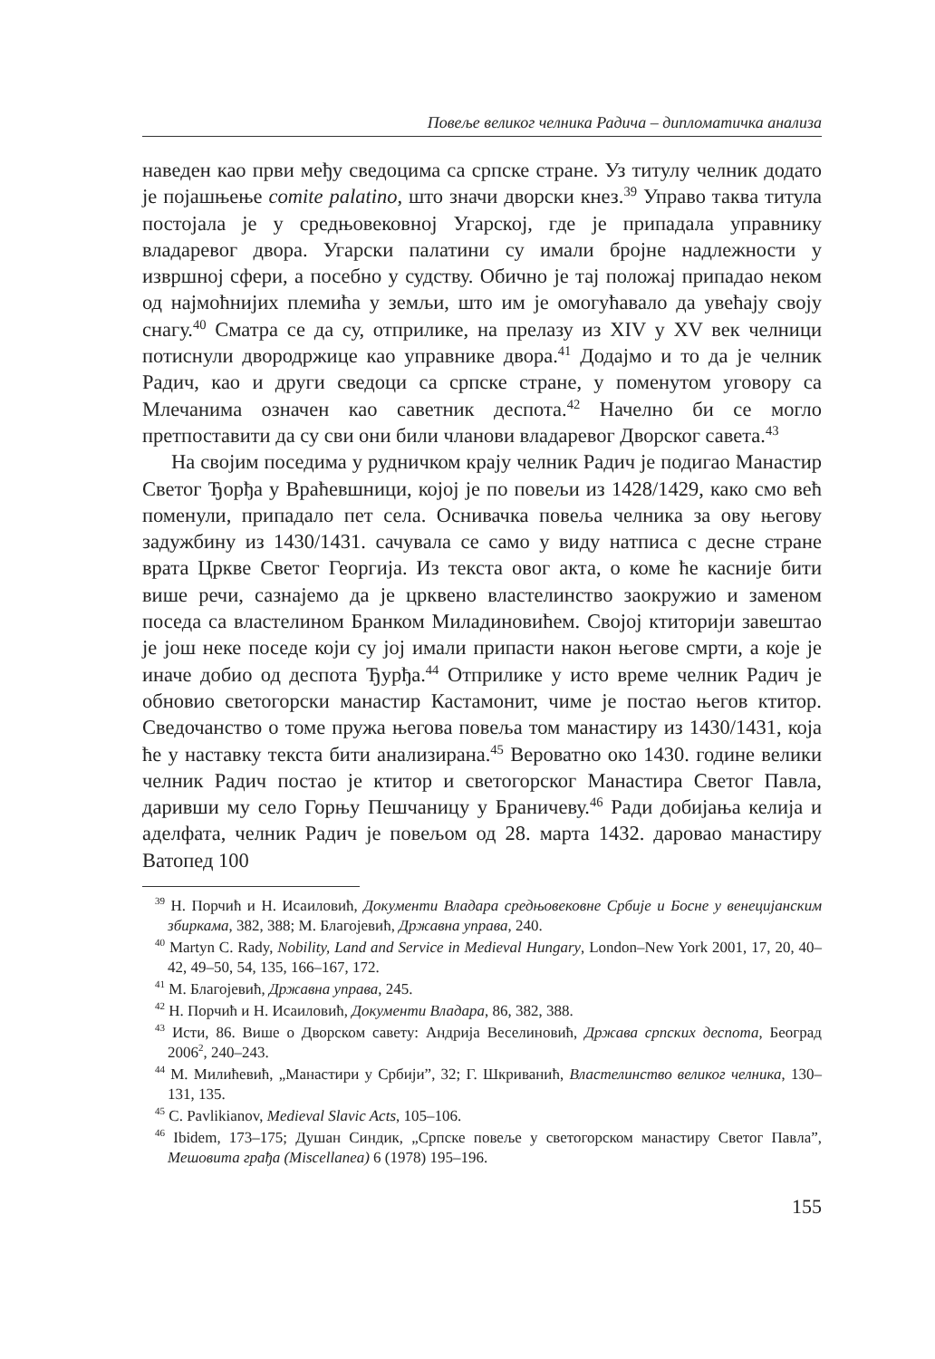Повеље великог челника Радича – дипломатичка анализа
наведен као први међу сведоцима са српске стране. Уз титулу челник додато је појашњење comite palatino, што значи дворски кнез.<sup>39</sup> Управо таква титула постојала је у средњовековној Угарској, где је припадала управнику владаревог двора. Угарски палатини су имали бројне надлежности у извршној сфери, а посебно у судству. Обично је тај положај припадао неком од најмоћнијих племића у земљи, што им је омогућавало да увећају своју снагу.<sup>40</sup> Сматра се да су, отприлике, на прелазу из XIV у XV век челници потиснули двородржице као управнике двора.<sup>41</sup> Додајмо и то да је челник Радич, као и други сведоци са српске стране, у поменутом уговору са Млечанима означен као саветник деспота.<sup>42</sup> Начелно би се могло претпоставити да су сви они били чланови владаревог Дворског савета.<sup>43</sup>
На својим поседима у рудничком крају челник Радич је подигао Манастир Светог Ђорђа у Враћевшници, којој је по повељи из 1428/1429, како смо већ поменули, припадало пет села. Оснивачка повеља челника за ову његову задужбину из 1430/1431. сачувала се само у виду натписа с десне стране врата Цркве Светог Георгија. Из текста овог акта, о коме ће касније бити више речи, сазнајемо да је црквено властелинство заокружио и заменом поседа са властелином Бранком Миладиновићем. Својој ктиторији завештао је још неке поседе који су јој имали припасти након његове смрти, а које је иначе добио од деспота Ђурђа.<sup>44</sup> Отприлике у исто време челник Радич је обновио светогорски манастир Кастамонит, чиме је постао његов ктитор. Сведочанство о томе пружа његова повеља том манастиру из 1430/1431, која ће у наставку текста бити анализирана.<sup>45</sup> Вероватно око 1430. године велики челник Радич постао је ктитор и светогорског Манастира Светог Павла, даривши му село Горњу Пешчаницу у Браничеву.<sup>46</sup> Ради добијања келија и аделфата, челник Радич је повељом од 28. марта 1432. даровао манастиру Ватопед 100
<sup>39</sup> Н. Порчић и Н. Исаиловић, Документи Владара средњовековне Србије и Босне у венецијанским збиркама, 382, 388; М. Благојевић, Државна управа, 240.
<sup>40</sup> Martyn C. Rady, Nobility, Land and Service in Medieval Hungary, London–New York 2001, 17, 20, 40–42, 49–50, 54, 135, 166–167, 172.
<sup>41</sup> М. Благојевић, Државна управа, 245.
<sup>42</sup> Н. Порчић и Н. Исаиловић, Документи Владара, 86, 382, 388.
<sup>43</sup> Исти, 86. Више о Дворском савету: Андрија Веселиновић, Држава српских деспота, Београд 2006<sup>2</sup>, 240–243.
<sup>44</sup> М. Милићевић, „Манастири у Србији”, 32; Г. Шкриванић, Властелинство великог челника, 130–131, 135.
<sup>45</sup> C. Pavlikianov, Medieval Slavic Acts, 105–106.
<sup>46</sup> Ibidem, 173–175; Душан Синдик, „Српске повеље у светогорском манастиру Светог Павла”, Мешовита грађа (Miscellanea) 6 (1978) 195–196.
155